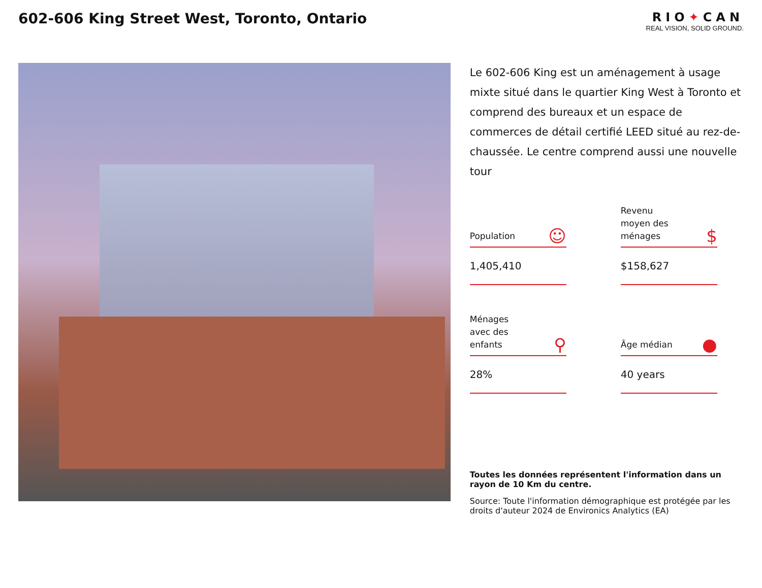602-606 King Street West, Toronto, Ontario
RIO✦CAN
REAL VISION, SOLID GROUND.
Le 602-606 King est un aménagement à usage mixte situé dans le quartier King West à Toronto et comprend des bureaux et un espace de commerces de détail certifié LEED situé au rez-de-chaussée. Le centre comprend aussi une nouvelle tour
Population ☺
1,405,410
Revenu
moyen des
ménages $
$158,627
Ménages
avec des
enfants ⚲
28%
Âge médian ●
40 years
Toutes les données représentent l'information dans un rayon de 10 Km du centre.
Source: Toute l'information démographique est protégée par les droits d'auteur 2024 de Environics Analytics (EA)